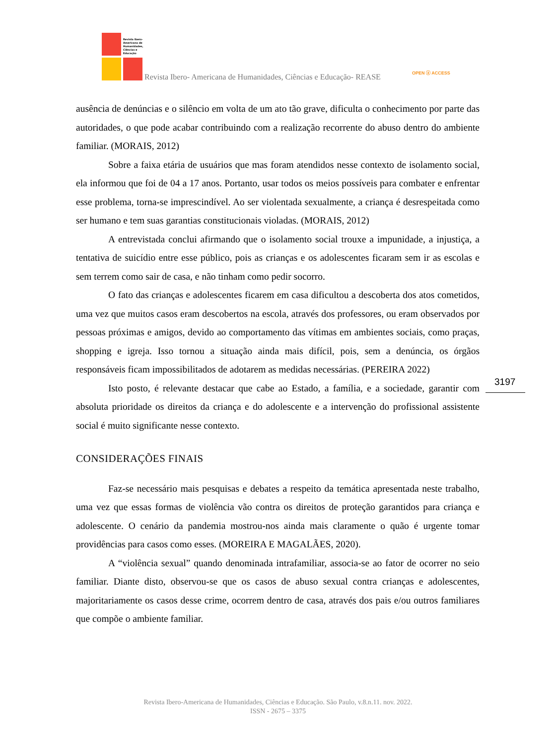Revista Ibero-
Americana de
Humanidades,
Ciências e
Educação
Revista Ibero- Americana de Humanidades, Ciências e Educação- REASE
OPEN ⓐ ACCESS
ausência de denúncias e o silêncio em volta de um ato tão grave, dificulta o conhecimento por parte das autoridades, o que pode acabar contribuindo com a realização recorrente do abuso dentro do ambiente familiar. (MORAIS, 2012)
Sobre a faixa etária de usuários que mas foram atendidos nesse contexto de isolamento social, ela informou que foi de 04 a 17 anos. Portanto, usar todos os meios possíveis para combater e enfrentar esse problema, torna-se imprescindível. Ao ser violentada sexualmente, a criança é desrespeitada como ser humano e tem suas garantias constitucionais violadas. (MORAIS, 2012)
A entrevistada conclui afirmando que o isolamento social trouxe a impunidade, a injustiça, a tentativa de suicídio entre esse público, pois as crianças e os adolescentes ficaram sem ir as escolas e sem terrem como sair de casa, e não tinham como pedir socorro.
O fato das crianças e adolescentes ficarem em casa dificultou a descoberta dos atos cometidos, uma vez que muitos casos eram descobertos na escola, através dos professores, ou eram observados por pessoas próximas e amigos, devido ao comportamento das vítimas em ambientes sociais, como praças, shopping e igreja. Isso tornou a situação ainda mais difícil, pois, sem a denúncia, os órgãos responsáveis ficam impossibilitados de adotarem as medidas necessárias. (PEREIRA 2022)
Isto posto, é relevante destacar que cabe ao Estado, a família, e a sociedade, garantir com absoluta prioridade os direitos da criança e do adolescente e a intervenção do profissional assistente social é muito significante nesse contexto.
CONSIDERAÇÕES FINAIS
Faz-se necessário mais pesquisas e debates a respeito da temática apresentada neste trabalho, uma vez que essas formas de violência vão contra os direitos de proteção garantidos para criança e adolescente. O cenário da pandemia mostrou-nos ainda mais claramente o quão é urgente tomar providências para casos como esses. (MOREIRA E MAGALÃES, 2020).
A “violência sexual” quando denominada intrafamiliar, associa-se ao fator de ocorrer no seio familiar. Diante disto, observou-se que os casos de abuso sexual contra crianças e adolescentes, majoritariamente os casos desse crime, ocorrem dentro de casa, através dos pais e/ou outros familiares que compõe o ambiente familiar.
3197
Revista Ibero-Americana de Humanidades, Ciências e Educação. São Paulo, v.8.n.11. nov. 2022.
ISSN - 2675 – 3375